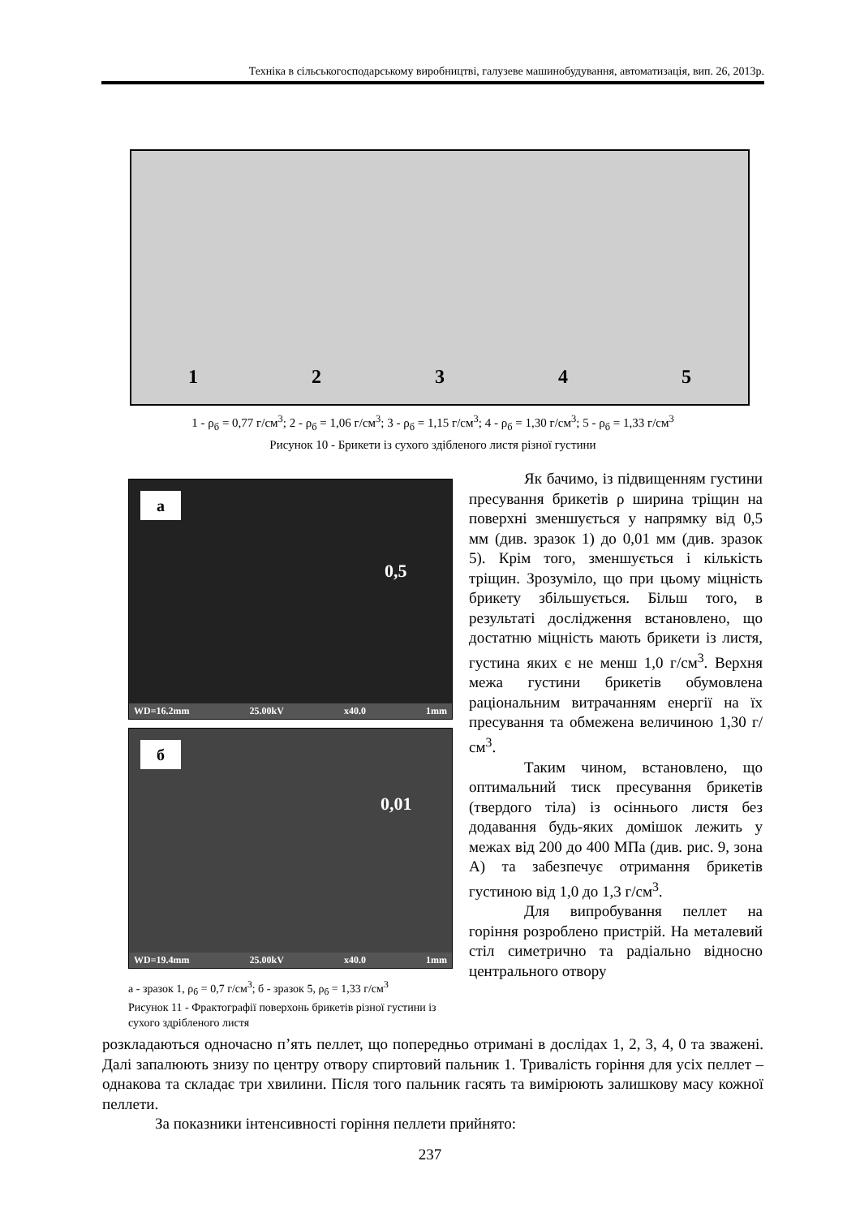Техніка в сільськогосподарському виробництві, галузеве машинобудування, автоматизація, вип. 26, 2013р.
1 2 3 4 5
1 - ρ<sub>б</sub> = 0,77 г/см<sup>3</sup>; 2 - ρ<sub>б</sub> = 1,06 г/см<sup>3</sup>; 3 - ρ<sub>б</sub> = 1,15 г/см<sup>3</sup>; 4 - ρ<sub>б</sub> = 1,30 г/см<sup>3</sup>; 5 - ρ<sub>б</sub> = 1,33 г/см<sup>3</sup>
Рисунок 10 - Брикети із сухого здібленого листя різної густини
а
0,5
WD=16.2mm 25.00kV x40.0 1mm
б
0,01
WD=19.4mm 25.00kV x40.0 1mm
а - зразок 1, ρ<sub>б</sub> = 0,7 г/см<sup>3</sup>; б - зразок 5, ρ<sub>б</sub> = 1,33 г/см<sup>3</sup>
Рисунок 11 - Фрактографії поверхонь брикетів різної густини із сухого здрібленого листя
Як бачимо, із підвищенням густини пресування брикетів ρ ширина тріщин на поверхні зменшується у напрямку від 0,5 мм (див. зразок 1) до 0,01 мм (див. зразок 5). Крім того, зменшується і кількість тріщин. Зрозуміло, що при цьому міцність брикету збільшується. Більш того, в результаті дослідження встановлено, що достатню міцність мають брикети із листя, густина яких є не менш 1,0 г/см<sup>3</sup>. Верхня межа густини брикетів обумовлена раціональним витрачанням енергії на їх пресування та обмежена величиною 1,30 г/см<sup>3</sup>.
Таким чином, встановлено, що оптимальний тиск пресування брикетів (твердого тіла) із осіннього листя без додавання будь-яких домішок лежить у межах від 200 до 400 МПа (див. рис. 9, зона А) та забезпечує отримання брикетів густиною від 1,0 до 1,3 г/см<sup>3</sup>.
Для випробування пеллет на горіння розроблено пристрій. На металевий стіл симетрично та радіально відносно центрального отвору
розкладаються одночасно п’ять пеллет, що попередньо отримані в дослідах 1, 2, 3, 4, 0 та зважені. Далі запалюють знизу по центру отвору спиртовий пальник 1. Тривалість горіння для усіх пеллет – однакова та складає три хвилини. Після того пальник гасять та вимірюють залишкову масу кожної пеллети.
За показники інтенсивності горіння пеллети прийнято:
237